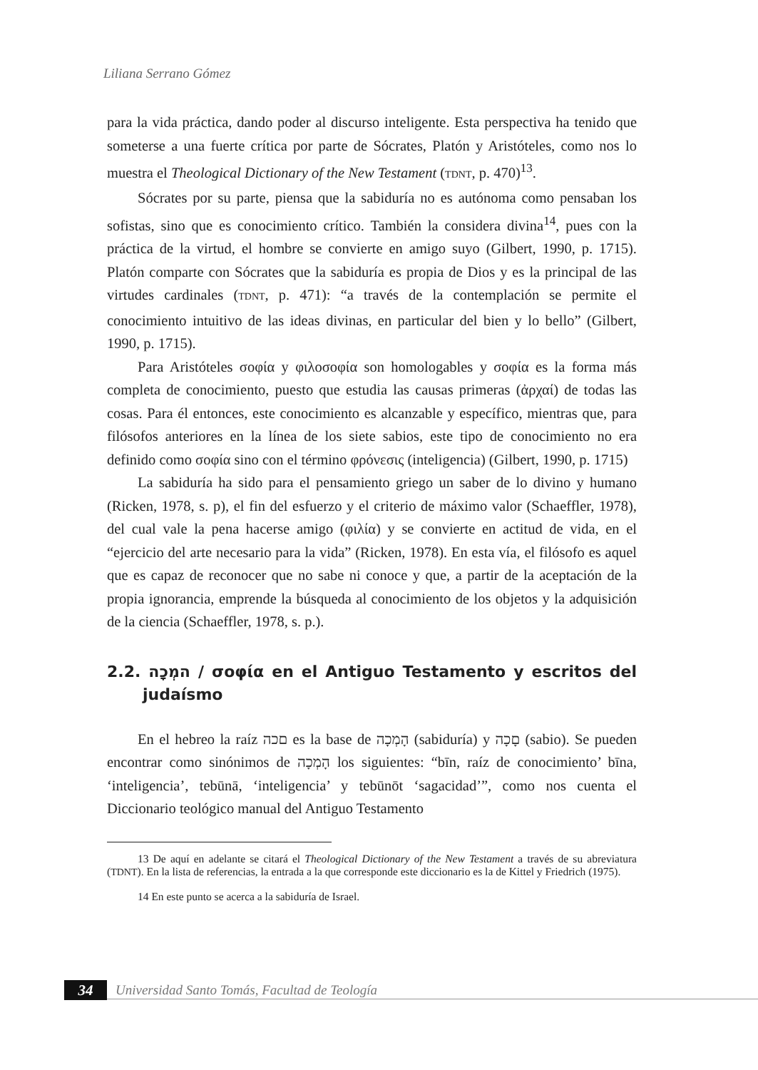Liliana Serrano Gómez
para la vida práctica, dando poder al discurso inteligente. Esta perspectiva ha tenido que someterse a una fuerte crítica por parte de Sócrates, Platón y Aristóteles, como nos lo muestra el Theological Dictionary of the New Testament (TDNT, p. 470)<sup>13</sup>.
Sócrates por su parte, piensa que la sabiduría no es autónoma como pensaban los sofistas, sino que es conocimiento crítico. También la considera divina<sup>14</sup>, pues con la práctica de la virtud, el hombre se convierte en amigo suyo (Gilbert, 1990, p. 1715). Platón comparte con Sócrates que la sabiduría es propia de Dios y es la principal de las virtudes cardinales (TDNT, p. 471): “a través de la contemplación se permite el conocimiento intuitivo de las ideas divinas, en particular del bien y lo bello” (Gilbert, 1990, p. 1715).
Para Aristóteles σοφία y φιλοσοφία son homologables y σοφία es la forma más completa de conocimiento, puesto que estudia las causas primeras (ἀρχαί) de todas las cosas. Para él entonces, este conocimiento es alcanzable y específico, mientras que, para filósofos anteriores en la línea de los siete sabios, este tipo de conocimiento no era definido como σοφία sino con el término φρόνεσις (inteligencia) (Gilbert, 1990, p. 1715)
La sabiduría ha sido para el pensamiento griego un saber de lo divino y humano (Ricken, 1978, s. p), el fin del esfuerzo y el criterio de máximo valor (Schaeffler, 1978), del cual vale la pena hacerse amigo (φιλία) y se convierte en actitud de vida, en el “ejercicio del arte necesario para la vida” (Ricken, 1978). En esta vía, el filósofo es aquel que es capaz de reconocer que no sabe ni conoce y que, a partir de la aceptación de la propia ignorancia, emprende la búsqueda al conocimiento de los objetos y la adquisición de la ciencia (Schaeffler, 1978, s. p.).
2.2. המְכָה / σοφία en el Antiguo Testamento y escritos del judaísmo
En el hebreo la raíz םכה es la base de הָמְכָה (sabiduría) y םָכָה (sabio). Se pueden encontrar como sinónimos de הָמְכָה los siguientes: “bīn, raíz de conocimiento’ bīna, ‘inteligencia’, tebūnā, ‘inteligencia’ y tebūnōt ‘sagacidad’”, como nos cuenta el Diccionario teológico manual del Antiguo Testamento
13 De aquí en adelante se citará el Theological Dictionary of the New Testament a través de su abreviatura (TDNT). En la lista de referencias, la entrada a la que corresponde este diccionario es la de Kittel y Friedrich (1975).
14 En este punto se acerca a la sabiduría de Israel.
34
Universidad Santo Tomás, Facultad de Teología